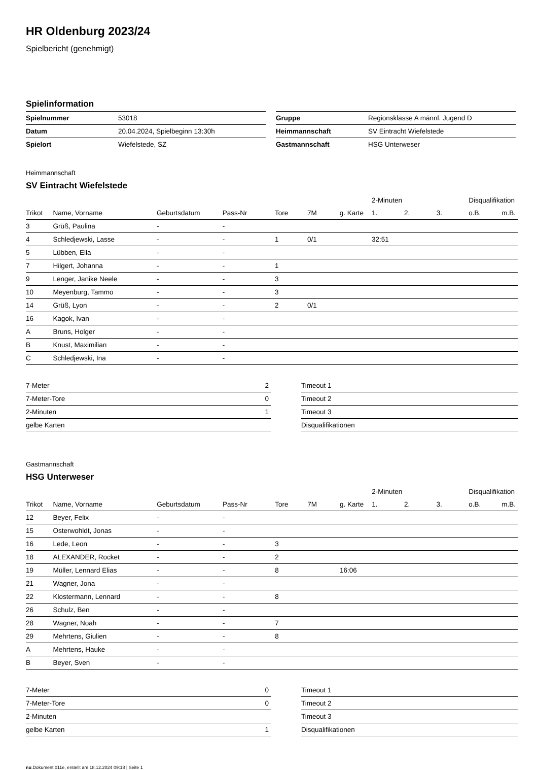HR Oldenburg 2023/24
Spielbericht (genehmigt)
Spielinformation
| Spielnummer | 53018 |
| Datum | 20.04.2024, Spielbeginn 13:30h |
| Spielort | Wiefelstede, SZ |
| Gruppe | Regionsklasse A männl. Jugend D |
| Heimmannschaft | SV Eintracht Wiefelstede |
| Gastmannschaft | HSG Unterweser |
Heimmannschaft
SV Eintracht Wiefelstede
| | | | | | | | 2-Minuten | | | Disqualifikation | |
| --- | --- | --- | --- | --- | --- | --- | --- | --- | --- | --- | --- |
| Trikot | Name, Vorname | Geburtsdatum | Pass-Nr | Tore | 7M | g. Karte | 1. | 2. | 3. | o.B. | m.B. |
| 3 | Grüß, Paulina | - | - | | | | | | | | |
| 4 | Schledjewski, Lasse | - | - | 1 | 0/1 | | 32:51 | | | | |
| 5 | Lübben, Ella | - | - | | | | | | | | |
| 7 | Hilgert, Johanna | - | - | 1 | | | | | | | |
| 9 | Lenger, Janike Neele | - | - | 3 | | | | | | | |
| 10 | Meyenburg, Tammo | - | - | 3 | | | | | | | |
| 14 | Grüß, Lyon | - | - | 2 | 0/1 | | | | | | |
| 16 | Kagok, Ivan | - | - | | | | | | | | |
| A | Bruns, Holger | - | - | | | | | | | | |
| B | Knust, Maximilian | - | - | | | | | | | | |
| C | Schledjewski, Ina | - | - | | | | | | | | |
| 7-Meter | 2 |
| 7-Meter-Tore | 0 |
| 2-Minuten | 1 |
| gelbe Karten | |
| Timeout 1 |
| Timeout 2 |
| Timeout 3 |
| Disqualifikationen |
Gastmannschaft
HSG Unterweser
| | | | | | | | 2-Minuten | | | Disqualifikation | |
| --- | --- | --- | --- | --- | --- | --- | --- | --- | --- | --- | --- |
| Trikot | Name, Vorname | Geburtsdatum | Pass-Nr | Tore | 7M | g. Karte | 1. | 2. | 3. | o.B. | m.B. |
| 12 | Beyer, Felix | - | - | | | | | | | | |
| 15 | Osterwohldt, Jonas | - | - | | | | | | | | |
| 16 | Lede, Leon | - | - | 3 | | | | | | | |
| 18 | ALEXANDER, Rocket | - | - | 2 | | | | | | | |
| 19 | Müller, Lennard Elias | - | - | 8 | | 16:06 | | | | | |
| 21 | Wagner, Jona | - | - | | | | | | | | |
| 22 | Klostermann, Lennard | - | - | 8 | | | | | | | |
| 26 | Schulz, Ben | - | - | | | | | | | | |
| 28 | Wagner, Noah | - | - | 7 | | | | | | | |
| 29 | Mehrtens, Giulien | - | - | 8 | | | | | | | |
| A | Mehrtens, Hauke | - | - | | | | | | | | |
| B | Beyer, Sven | - | - | | | | | | | | |
| 7-Meter | 0 |
| 7-Meter-Tore | 0 |
| 2-Minuten | |
| gelbe Karten | 1 |
| Timeout 1 |
| Timeout 2 |
| Timeout 3 |
| Disqualifikationen |
nu.Dokument 011e, erstellt am 18.12.2024 09:18 | Seite 1